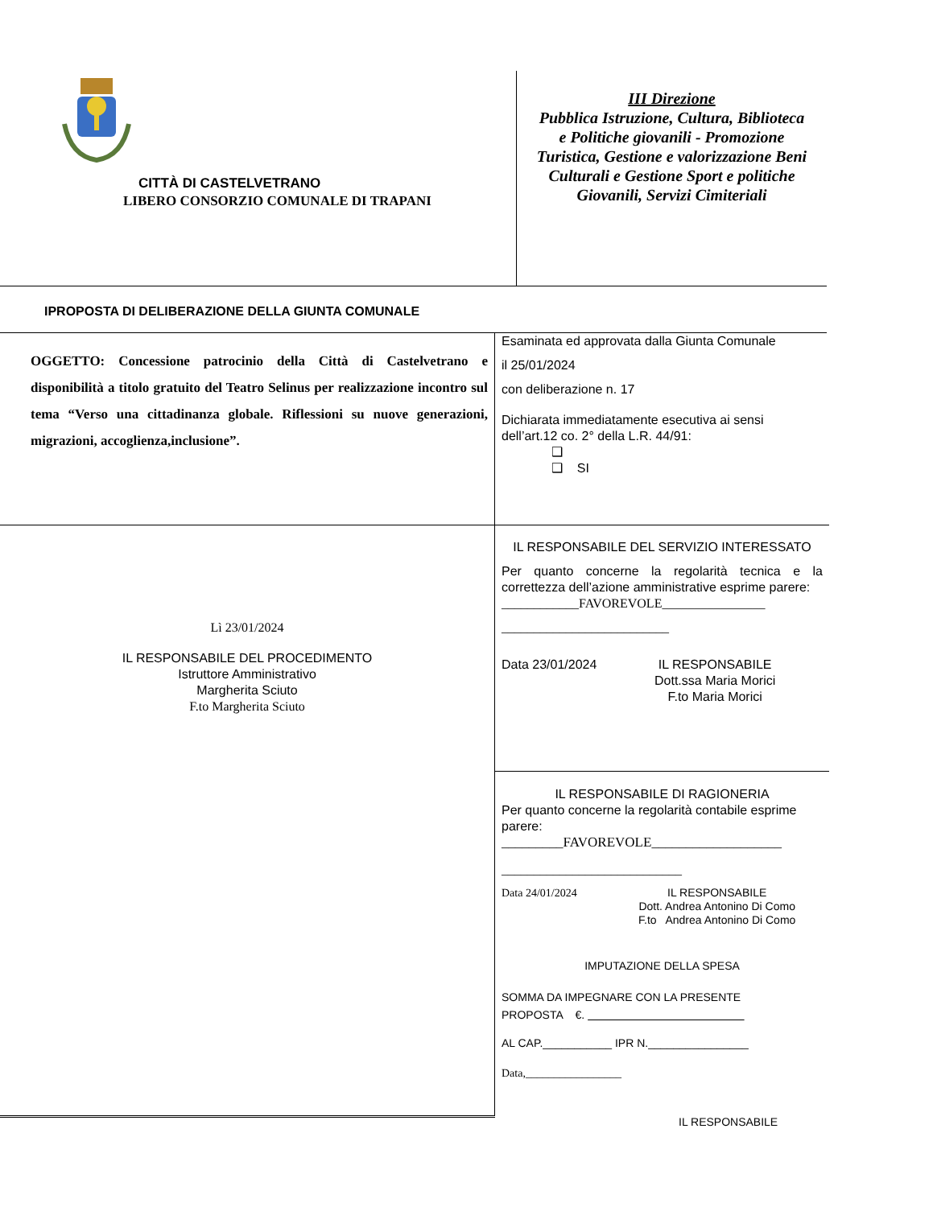CITTÀ DI CASTELVETRANO
LIBERO CONSORZIO COMUNALE DI TRAPANI
III Direzione
Pubblica Istruzione, Cultura, Biblioteca
e Politiche giovanili - Promozione
Turistica, Gestione e valorizzazione Beni
Culturali e Gestione Sport e politiche
Giovanili, Servizi Cimiteriali
IPROPOSTA DI DELIBERAZIONE DELLA GIUNTA COMUNALE
OGGETTO: Concessione patrocinio della Città di Castelvetrano e disponibilità a titolo gratuito del Teatro Selinus per realizzazione incontro sul tema “Verso una cittadinanza globale. Riflessioni su nuove generazioni, migrazioni, accoglienza,inclusione”.
Esaminata ed approvata dalla Giunta Comunale
il 25/01/2024
con deliberazione n. 17
Dichiarata immediatamente esecutiva ai sensi dell’art.12 co. 2° della L.R. 44/91:
❑
❑ SI
Lì 23/01/2024
IL RESPONSABILE DEL PROCEDIMENTO
Istruttore Amministrativo
Margherita Sciuto
F.to Margherita Sciuto
IL RESPONSABILE DEL SERVIZIO INTERESSATO
Per quanto concerne la regolarità tecnica e la correttezza dell’azione amministrative esprime parere:
____________FAVOREVOLE________________
__________________________
Data 23/01/2024 IL RESPONSABILE
Dott.ssa Maria Morici
F.to Maria Morici
IL RESPONSABILE DI RAGIONERIA
Per quanto concerne la regolarità contabile esprime parere:
_________FAVOREVOLE___________________
____________________________
Data 24/01/2024 IL RESPONSABILE
Dott. Andrea Antonino Di Como
F.to Andrea Antonino Di Como
IMPUTAZIONE DELLA SPESA
SOMMA DA IMPEGNARE CON LA PRESENTE
PROPOSTA €.
AL CAP.___________ IPR N.________________
Data,_________________
IL RESPONSABILE